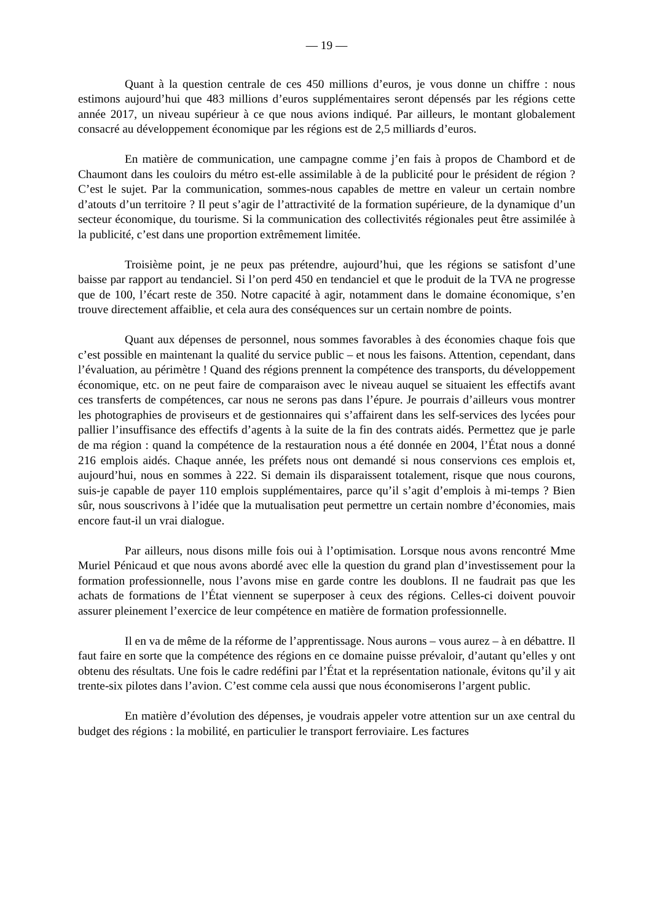— 19 —
Quant à la question centrale de ces 450 millions d’euros, je vous donne un chiffre : nous estimons aujourd’hui que 483 millions d’euros supplémentaires seront dépensés par les régions cette année 2017, un niveau supérieur à ce que nous avions indiqué. Par ailleurs, le montant globalement consacré au développement économique par les régions est de 2,5 milliards d’euros.
En matière de communication, une campagne comme j’en fais à propos de Chambord et de Chaumont dans les couloirs du métro est-elle assimilable à de la publicité pour le président de région ? C’est le sujet. Par la communication, sommes-nous capables de mettre en valeur un certain nombre d’atouts d’un territoire ? Il peut s’agir de l’attractivité de la formation supérieure, de la dynamique d’un secteur économique, du tourisme. Si la communication des collectivités régionales peut être assimilée à la publicité, c’est dans une proportion extrêmement limitée.
Troisième point, je ne peux pas prétendre, aujourd’hui, que les régions se satisfont d’une baisse par rapport au tendanciel. Si l’on perd 450 en tendanciel et que le produit de la TVA ne progresse que de 100, l’écart reste de 350. Notre capacité à agir, notamment dans le domaine économique, s’en trouve directement affaiblie, et cela aura des conséquences sur un certain nombre de points.
Quant aux dépenses de personnel, nous sommes favorables à des économies chaque fois que c’est possible en maintenant la qualité du service public – et nous les faisons. Attention, cependant, dans l’évaluation, au périmètre ! Quand des régions prennent la compétence des transports, du développement économique, etc. on ne peut faire de comparaison avec le niveau auquel se situaient les effectifs avant ces transferts de compétences, car nous ne serons pas dans l’épure. Je pourrais d’ailleurs vous montrer les photographies de proviseurs et de gestionnaires qui s’affairent dans les self-services des lycées pour pallier l’insuffisance des effectifs d’agents à la suite de la fin des contrats aidés. Permettez que je parle de ma région : quand la compétence de la restauration nous a été donnée en 2004, l’État nous a donné 216 emplois aidés. Chaque année, les préfets nous ont demandé si nous conservions ces emplois et, aujourd’hui, nous en sommes à 222. Si demain ils disparaissent totalement, risque que nous courons, suis-je capable de payer 110 emplois supplémentaires, parce qu’il s’agit d’emplois à mi-temps ? Bien sûr, nous souscrivons à l’idée que la mutualisation peut permettre un certain nombre d’économies, mais encore faut-il un vrai dialogue.
Par ailleurs, nous disons mille fois oui à l’optimisation. Lorsque nous avons rencontré Mme Muriel Pénicaud et que nous avons abordé avec elle la question du grand plan d’investissement pour la formation professionnelle, nous l’avons mise en garde contre les doublons. Il ne faudrait pas que les achats de formations de l’État viennent se superposer à ceux des régions. Celles-ci doivent pouvoir assurer pleinement l’exercice de leur compétence en matière de formation professionnelle.
Il en va de même de la réforme de l’apprentissage. Nous aurons – vous aurez – à en débattre. Il faut faire en sorte que la compétence des régions en ce domaine puisse prévaloir, d’autant qu’elles y ont obtenu des résultats. Une fois le cadre redéfini par l’État et la représentation nationale, évitons qu’il y ait trente-six pilotes dans l’avion. C’est comme cela aussi que nous économiserons l’argent public.
En matière d’évolution des dépenses, je voudrais appeler votre attention sur un axe central du budget des régions : la mobilité, en particulier le transport ferroviaire. Les factures